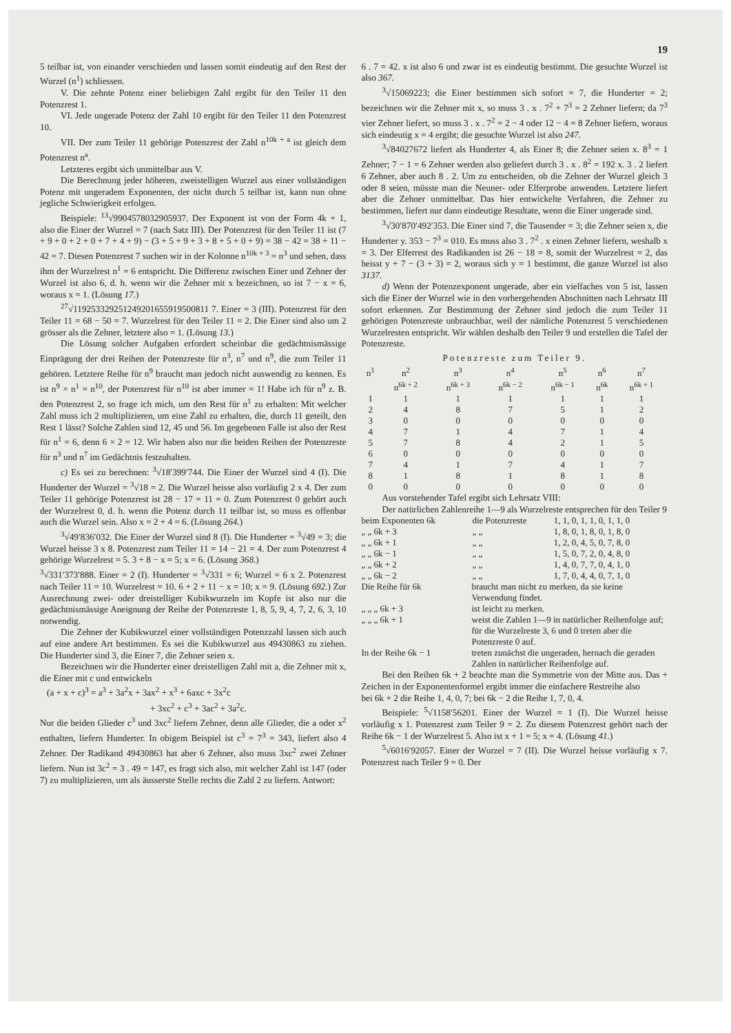19
5 teilbar ist, von einander verschieden und lassen somit eindeutig auf den Rest der Wurzel (n<sup>1</sup>) schliessen.
V. Die zehnte Potenz einer beliebigen Zahl ergibt für den Teiler 11 den Potenzrest 1.
VI. Jede ungerade Potenz der Zahl 10 ergibt für den Teiler 11 den Potenzrest 10.
VII. Der zum Teiler 11 gehörige Potenzrest der Zahl n<sup>10k + a</sup> ist gleich dem Potenzrest n<sup>a</sup>.
Letzteres ergibt sich unmittelbar aus V.
Die Berechnung jeder höheren, zweistelligen Wurzel aus einer vollständigen Potenz mit ungeradem Exponenten, der nicht durch 5 teilbar ist, kann nun ohne jegliche Schwierigkeit erfolgen.
Beispiele: <sup>13</sup>√9904578032905937. Der Exponent ist von der Form 4k + 1, also die Einer der Wurzel = 7 (nach Satz III). Der Potenzrest für den Teiler 11 ist (7 + 9 + 0 + 2 + 0 + 7 + 4 + 9) − (3 + 5 + 9 + 3 + 8 + 5 + 0 + 9) = 38 − 42 = 38 + 11 − 42 = 7. Diesen Potenzrest 7 suchen wir in der Kolonne n<sup>10k + 3</sup> = n<sup>3</sup> und sehen, dass ihm der Wurzelrest n<sup>1</sup> = 6 entspricht. Die Differenz zwischen Einer und Zehner der Wurzel ist also 6, d. h. wenn wir die Zehner mit x bezeichnen, so ist 7 − x = 6, woraus x = 1. (Lösung 17.)
<sup>27</sup>√119253329251249201655919500811 7. Einer = 3 (III). Potenzrest für den Teiler 11 = 68 − 50 = 7. Wurzelrest für den Teiler 11 = 2. Die Einer sind also um 2 grösser als die Zehner, letztere also = 1. (Lösung 13.)
Die Lösung solcher Aufgaben erfordert scheinbar die gedächtnismässige Einprägung der drei Reihen der Potenzreste für n<sup>3</sup>, n<sup>7</sup> und n<sup>9</sup>, die zum Teiler 11 gehören. Letztere Reihe für n<sup>9</sup> braucht man jedoch nicht auswendig zu kennen. Es ist n<sup>9</sup> × n<sup>1</sup> = n<sup>10</sup>, der Potenzrest für n<sup>10</sup> ist aber immer = 1! Habe ich für n<sup>9</sup> z. B. den Potenzrest 2, so frage ich mich, um den Rest für n<sup>1</sup> zu erhalten: Mit welcher Zahl muss ich 2 multiplizieren, um eine Zahl zu erhalten, die, durch 11 geteilt, den Rest 1 lässt? Solche Zahlen sind 12, 45 und 56. Im gegebenen Falle ist also der Rest für n<sup>1</sup> = 6, denn 6 × 2 = 12. Wir haben also nur die beiden Reihen der Potenzreste für n<sup>3</sup> und n<sup>7</sup> im Gedächtnis festzuhalten.
c) Es sei zu berechnen: <sup>3</sup>√18′399′744. Die Einer der Wurzel sind 4 (I). Die Hunderter der Wurzel = <sup>3</sup>√18 = 2. Die Wurzel heisse also vorläufig 2 x 4. Der zum Teiler 11 gehörige Potenzrest ist 28 − 17 = 11 = 0. Zum Potenzrest 0 gehört auch der Wurzelrest 0, d. h. wenn die Potenz durch 11 teilbar ist, so muss es offenbar auch die Wurzel sein. Also x = 2 + 4 = 6. (Lösung 264.)
<sup>3</sup>√49′836′032. Die Einer der Wurzel sind 8 (I). Die Hunderter = <sup>3</sup>√49 = 3; die Wurzel heisse 3 x 8. Potenzrest zum Teiler 11 = 14 − 21 = 4. Der zum Potenzrest 4 gehörige Wurzelrest = 5. 3 + 8 − x = 5; x = 6. (Lösung 368.)
<sup>3</sup>√331′373′888. Einer = 2 (I). Hunderter = <sup>3</sup>√331 = 6; Wurzel = 6 x 2. Potenzrest nach Teiler 11 = 10. Wurzelrest = 10. 6 + 2 + 11 − x = 10; x = 9. (Lösung 692.) Zur Ausrechnung zwei- oder dreistelliger Kubikwurzeln im Kopfe ist also nur die gedächtnismässige Aneignung der Reihe der Potenzreste 1, 8, 5, 9, 4, 7, 2, 6, 3, 10 notwendig.
Die Zehner der Kubikwurzel einer vollständigen Potenzzahl lassen sich auch auf eine andere Art bestimmen. Es sei die Kubikwurzel aus 49430863 zu ziehen. Die Hunderter sind 3, die Einer 7, die Zehner seien x.
Bezeichnen wir die Hunderter einer dreistelligen Zahl mit a, die Zehner mit x, die Einer mit c und entwickeln
(a + x + c)<sup>3</sup> = a<sup>3</sup> + 3a<sup>2</sup>x + 3ax<sup>2</sup> + x<sup>3</sup> + 6axc + 3x<sup>2</sup>c
+ 3xc<sup>2</sup> + c<sup>3</sup> + 3ac<sup>2</sup> + 3a<sup>2</sup>c.
Nur die beiden Glieder c<sup>3</sup> und 3xc<sup>2</sup> liefern Zehner, denn alle Glieder, die a oder x<sup>2</sup> enthalten, liefern Hunderter. In obigem Beispiel ist c<sup>3</sup> = 7<sup>3</sup> = 343, liefert also 4 Zehner. Der Radikand 49430863 hat aber 6 Zehner, also muss 3xc<sup>2</sup> zwei Zehner liefern. Nun ist 3c<sup>2</sup> = 3 . 49 = 147, es fragt sich also, mit welcher Zahl ist 147 (oder 7) zu multiplizieren, um als äusserste Stelle rechts die Zahl 2 zu liefern. Antwort:
6 . 7 = 42. x ist also 6 und zwar ist es eindeutig bestimmt. Die gesuchte Wurzel ist also 367.
<sup>3</sup>√15069223; die Einer bestimmen sich sofort = 7, die Hunderter = 2; bezeichnen wir die Zehner mit x, so muss 3 . x . 7<sup>2</sup> + 7<sup>3</sup> = 2 Zehner liefern; da 7<sup>3</sup> vier Zehner liefert, so muss 3 . x . 7<sup>2</sup> = 2 − 4 oder 12 − 4 = 8 Zehner liefern, woraus sich eindeutig x = 4 ergibt; die gesuchte Wurzel ist also 247.
<sup>3</sup>√84027672 liefert als Hunderter 4, als Einer 8; die Zehner seien x. 8<sup>3</sup> = 1 Zehner; 7 − 1 = 6 Zehner werden also geliefert durch 3 . x . 8<sup>2</sup> = 192 x. 3 . 2 liefert 6 Zehner, aber auch 8 . 2. Um zu entscheiden, ob die Zehner der Wurzel gleich 3 oder 8 seien, müsste man die Neuner- oder Elferprobe anwenden. Letztere liefert aber die Zehner unmittelbar. Das hier entwickelte Verfahren, die Zehner zu bestimmen, liefert nur dann eindeutige Resultate, wenn die Einer ungerade sind.
<sup>3</sup>√30′870′492′353. Die Einer sind 7, die Tausender = 3; die Zehner seien x, die Hunderter y. 353 − 7<sup>3</sup> = 010. Es muss also 3 . 7<sup>2</sup> . x einen Zehner liefern, weshalb x = 3. Der Elferrest des Radikanden ist 26 − 18 = 8, somit der Wurzelrest = 2, das heisst y + 7 − (3 + 3) = 2, woraus sich y = 1 bestimmt, die ganze Wurzel ist also 3137.
d) Wenn der Potenzexponent ungerade, aber ein vielfaches von 5 ist, lassen sich die Einer der Wurzel wie in den vorhergehenden Abschnitten nach Lehrsatz III sofort erkennen. Zur Bestimmung der Zehner sind jedoch die zum Teiler 11 gehörigen Potenzreste unbrauchbar, weil der nämliche Potenzrest 5 verschiedenen Wurzelresten entspricht. Wir wählen deshalb den Teiler 9 und erstellen die Tafel der Potenzreste.
Potenzreste zum Teiler 9.
| n<sup>1</sup> | n<sup>2</sup> | n<sup>3</sup> | n<sup>4</sup> | n<sup>5</sup> | n<sup>6</sup> | n<sup>7</sup> |
| --- | --- | --- | --- | --- | --- | --- |
| | n<sup>6k + 2</sup> | n<sup>6k + 3</sup> | n<sup>6k − 2</sup> | n<sup>6k − 1</sup> | n<sup>6k</sup> | n<sup>6k + 1</sup> |
| 1 | 1 | 1 | 1 | 1 | 1 | 1 |
| 2 | 4 | 8 | 7 | 5 | 1 | 2 |
| 3 | 0 | 0 | 0 | 0 | 0 | 0 |
| 4 | 7 | 1 | 4 | 7 | 1 | 4 |
| 5 | 7 | 8 | 4 | 2 | 1 | 5 |
| 6 | 0 | 0 | 0 | 0 | 0 | 0 |
| 7 | 4 | 1 | 7 | 4 | 1 | 7 |
| 8 | 1 | 8 | 1 | 8 | 1 | 8 |
| 0 | 0 | 0 | 0 | 0 | 0 | 0 |
Aus vorstehender Tafel ergibt sich Lehrsatz VIII:
Der natürlichen Zahlenreihe 1—9 als Wurzelreste entsprechen für den Teiler 9
| beim Exponenten 6k | die Potenzreste | 1, 1, 0, 1, 1, 0, 1, 1, 0 |
| „ „ 6k + 3 | „ „ | 1, 8, 0, 1, 8, 0, 1, 8, 0 |
| „ „ 6k + 1 | „ „ | 1, 2, 0, 4, 5, 0, 7, 8, 0 |
| „ „ 6k − 1 | „ „ | 1, 5, 0, 7, 2, 0, 4, 8, 0 |
| „ „ 6k + 2 | „ „ | 1, 4, 0, 7, 7, 0, 4, 1, 0 |
| „ „ 6k − 2 | „ „ | 1, 7, 0, 4, 4, 0, 7, 1, 0 |
| Die Reihe für 6k | braucht man nicht zu merken, da sie keine Verwendung findet. |
| „ „ „ 6k + 3 | ist leicht zu merken. |
| „ „ „ 6k + 1 | weist die Zahlen 1—9 in natürlicher Reihenfolge auf; für die Wurzelreste 3, 6 und 0 treten aber die Potenzreste 0 auf. |
| In der Reihe 6k − 1 | treten zunächst die ungeraden, hernach die geraden Zahlen in natürlicher Reihenfolge auf. |
Bei den Reihen 6k + 2 beachte man die Symmetrie von der Mitte aus. Das + Zeichen in der Exponentenformel ergibt immer die einfachere Restreihe also
bei 6k + 2 die Reihe 1, 4, 0, 7; bei 6k − 2 die Reihe 1, 7, 0, 4.
Beispiele: <sup>5</sup>√1158′56201. Einer der Wurzel = 1 (I). Die Wurzel heisse vorläufig x 1. Potenzrest zum Teiler 9 = 2. Zu diesem Potenzrest gehört nach der Reihe 6k − 1 der Wurzelrest 5. Also ist x + 1 = 5; x = 4. (Lösung 41.)
<sup>5</sup>√6016′92057. Einer der Wurzel = 7 (II). Die Wurzel heisse vorläufig x 7. Potenzrest nach Teiler 9 = 0. Der